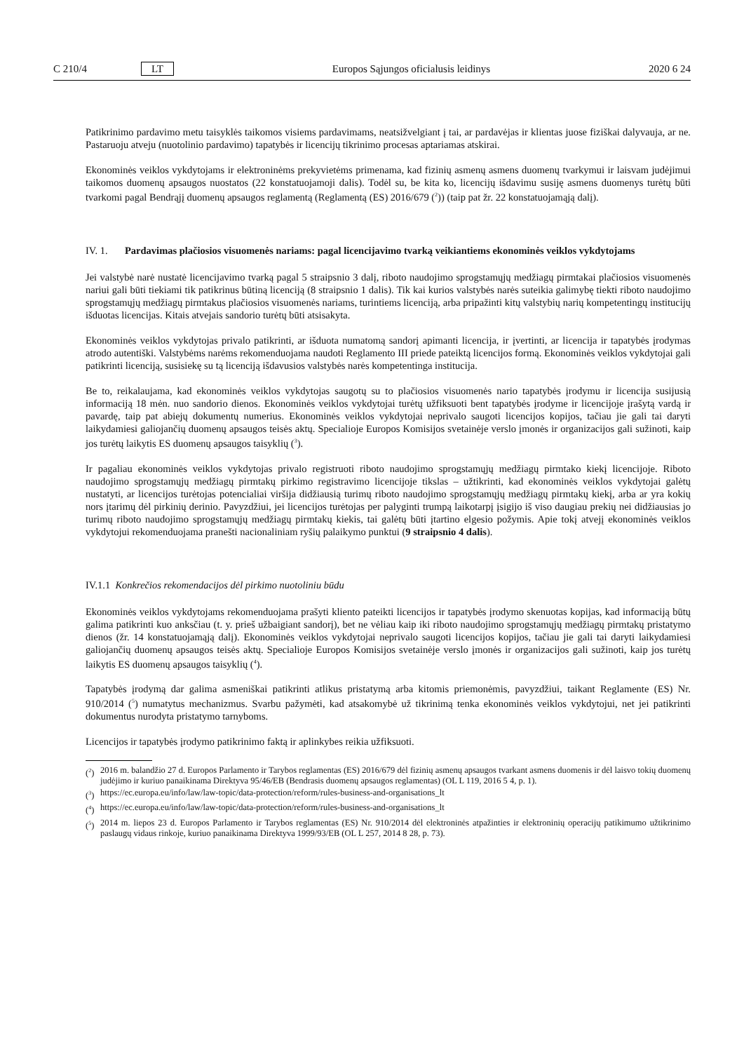C 210/4 LT Europos Sąjungos oficialusis leidinys 2020 6 24
Patikrinimo pardavimo metu taisyklės taikomos visiems pardavimams, neatsižvelgiant į tai, ar pardavėjas ir klientas juose fiziškai dalyvauja, ar ne. Pastaruoju atveju (nuotolinio pardavimo) tapatybės ir licencijų tikrinimo procesas aptariamas atskirai.
Ekonominės veiklos vykdytojams ir elektroninėms prekyvietėms primenama, kad fizinių asmenų asmens duomenų tvarkymui ir laisvam judėjimui taikomos duomenų apsaugos nuostatos (22 konstatuojamoji dalis). Todėl su, be kita ko, licencijų išdavimu susiję asmens duomenys turėtų būti tvarkomi pagal Bendrąjį duomenų apsaugos reglamentą (Reglamentą (ES) 2016/679 (<sup>2</sup>)) (taip pat žr. 22 konstatuojamąją dalį).
IV. 1. Pardavimas plačiosios visuomenės nariams: pagal licencijavimo tvarką veikiantiems ekonominės veiklos vykdytojams
Jei valstybė narė nustatė licencijavimo tvarką pagal 5 straipsnio 3 dalį, riboto naudojimo sprogstamųjų medžiagų pirmtakai plačiosios visuomenės nariui gali būti tiekiami tik patikrinus būtiną licenciją (8 straipsnio 1 dalis). Tik kai kurios valstybės narės suteikia galimybę tiekti riboto naudojimo sprogstamųjų medžiagų pirmtakus plačiosios visuomenės nariams, turintiems licenciją, arba pripažinti kitų valstybių narių kompetentingų institucijų išduotas licencijas. Kitais atvejais sandorio turėtų būti atsisakyta.
Ekonominės veiklos vykdytojas privalo patikrinti, ar išduota numatomą sandorį apimanti licencija, ir įvertinti, ar licencija ir tapatybės įrodymas atrodo autentiški. Valstybėms narėms rekomenduojama naudoti Reglamento III priede pateiktą licencijos formą. Ekonominės veiklos vykdytojai gali patikrinti licenciją, susisiekę su tą licenciją išdavusios valstybės narės kompetentinga institucija.
Be to, reikalaujama, kad ekonominės veiklos vykdytojas saugotų su to plačiosios visuomenės nario tapatybės įrodymu ir licencija susijusią informaciją 18 mėn. nuo sandorio dienos. Ekonominės veiklos vykdytojai turėtų užfiksuoti bent tapatybės įrodyme ir licencijoje įrašytą vardą ir pavardę, taip pat abiejų dokumentų numerius. Ekonominės veiklos vykdytojai neprivalo saugoti licencijos kopijos, tačiau jie gali tai daryti laikydamiesi galiojančių duomenų apsaugos teisės aktų. Specialioje Europos Komisijos svetainėje verslo įmonės ir organizacijos gali sužinoti, kaip jos turėtų laikytis ES duomenų apsaugos taisyklių (<sup>3</sup>).
Ir pagaliau ekonominės veiklos vykdytojas privalo registruoti riboto naudojimo sprogstamųjų medžiagų pirmtako kiekį licencijoje. Riboto naudojimo sprogstamųjų medžiagų pirmtakų pirkimo registravimo licencijoje tikslas – užtikrinti, kad ekonominės veiklos vykdytojai galėtų nustatyti, ar licencijos turėtojas potencialiai viršija didžiausią turimų riboto naudojimo sprogstamųjų medžiagų pirmtakų kiekį, arba ar yra kokių nors įtarimų dėl pirkinių derinio. Pavyzdžiui, jei licencijos turėtojas per palyginti trumpą laikotarpį įsigijo iš viso daugiau prekių nei didžiausias jo turimų riboto naudojimo sprogstamųjų medžiagų pirmtakų kiekis, tai galėtų būti įtartino elgesio požymis. Apie tokį atvejį ekonominės veiklos vykdytojui rekomenduojama pranešti nacionaliniam ryšių palaikymo punktui (9 straipsnio 4 dalis).
IV.1.1 Konkrečios rekomendacijos dėl pirkimo nuotoliniu būdu
Ekonominės veiklos vykdytojams rekomenduojama prašyti kliento pateikti licencijos ir tapatybės įrodymo skenuotas kopijas, kad informaciją būtų galima patikrinti kuo anksčiau (t. y. prieš užbaigiant sandorį), bet ne vėliau kaip iki riboto naudojimo sprogstamųjų medžiagų pirmtakų pristatymo dienos (žr. 14 konstatuojamąją dalį). Ekonominės veiklos vykdytojai neprivalo saugoti licencijos kopijos, tačiau jie gali tai daryti laikydamiesi galiojančių duomenų apsaugos teisės aktų. Specialioje Europos Komisijos svetainėje verslo įmonės ir organizacijos gali sužinoti, kaip jos turėtų laikytis ES duomenų apsaugos taisyklių (<sup>4</sup>).
Tapatybės įrodymą dar galima asmeniškai patikrinti atlikus pristatymą arba kitomis priemonėmis, pavyzdžiui, taikant Reglamente (ES) Nr. 910/2014 (<sup>5</sup>) numatytus mechanizmus. Svarbu pažymėti, kad atsakomybė už tikrinimą tenka ekonominės veiklos vykdytojui, net jei patikrinti dokumentus nurodyta pristatymo tarnyboms.
Licencijos ir tapatybės įrodymo patikrinimo faktą ir aplinkybes reikia užfiksuoti.
(<sup>2</sup>) 2016 m. balandžio 27 d. Europos Parlamento ir Tarybos reglamentas (ES) 2016/679 dėl fizinių asmenų apsaugos tvarkant asmens duomenis ir dėl laisvo tokių duomenų judėjimo ir kuriuo panaikinama Direktyva 95/46/EB (Bendrasis duomenų apsaugos reglamentas) (OL L 119, 2016 5 4, p. 1).
(<sup>3</sup>) https://ec.europa.eu/info/law/law-topic/data-protection/reform/rules-business-and-organisations_lt
(<sup>4</sup>) https://ec.europa.eu/info/law/law-topic/data-protection/reform/rules-business-and-organisations_lt
(<sup>5</sup>) 2014 m. liepos 23 d. Europos Parlamento ir Tarybos reglamentas (ES) Nr. 910/2014 dėl elektroninės atpažinties ir elektroninių operacijų patikimumo užtikrinimo paslaugų vidaus rinkoje, kuriuo panaikinama Direktyva 1999/93/EB (OL L 257, 2014 8 28, p. 73).